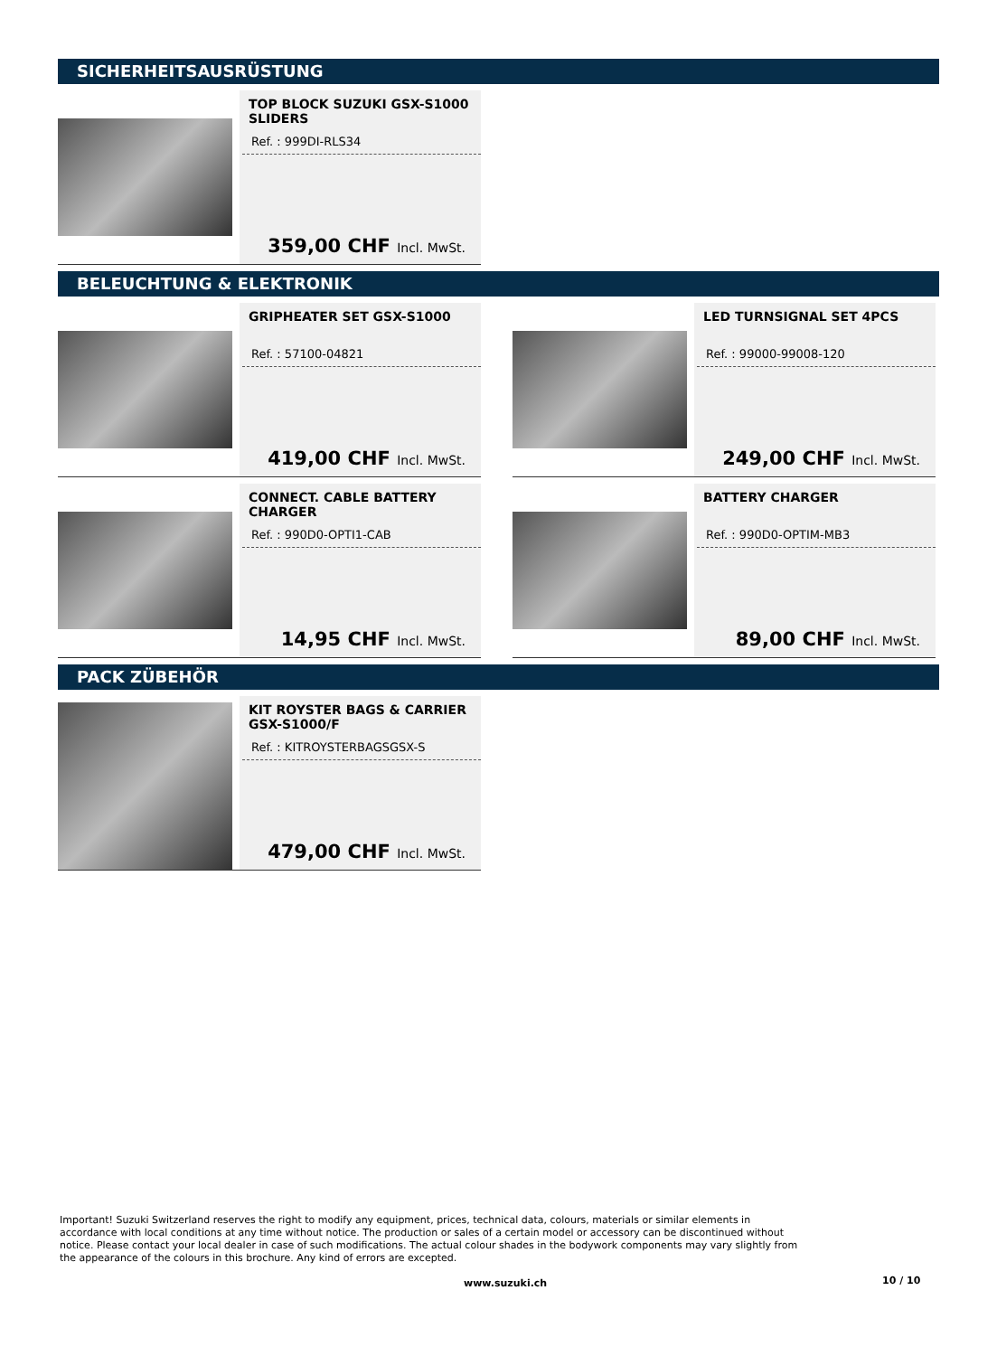SICHERHEITSAUSRÜSTUNG
TOP BLOCK SUZUKI GSX-S1000 SLIDERS
Ref. : 999DI-RLS34
359,00 CHF Incl. MwSt.
BELEUCHTUNG & ELEKTRONIK
GRIPHEATER SET GSX-S1000
Ref. : 57100-04821
419,00 CHF Incl. MwSt.
LED TURNSIGNAL SET 4PCS
Ref. : 99000-99008-120
249,00 CHF Incl. MwSt.
CONNECT. CABLE BATTERY CHARGER
Ref. : 990D0-OPTI1-CAB
14,95 CHF Incl. MwSt.
BATTERY CHARGER
Ref. : 990D0-OPTIM-MB3
89,00 CHF Incl. MwSt.
PACK ZÜBEHÖR
KIT ROYSTER BAGS & CARRIER GSX-S1000/F
Ref. : KITROYSTERBAGSGSX-S
479,00 CHF Incl. MwSt.
Important! Suzuki Switzerland reserves the right to modify any equipment, prices, technical data, colours, materials or similar elements in accordance with local conditions at any time without notice. The production or sales of a certain model or accessory can be discontinued without notice. Please contact your local dealer in case of such modifications. The actual colour shades in the bodywork components may vary slightly from the appearance of the colours in this brochure. Any kind of errors are excepted.
www.suzuki.ch 10 / 10